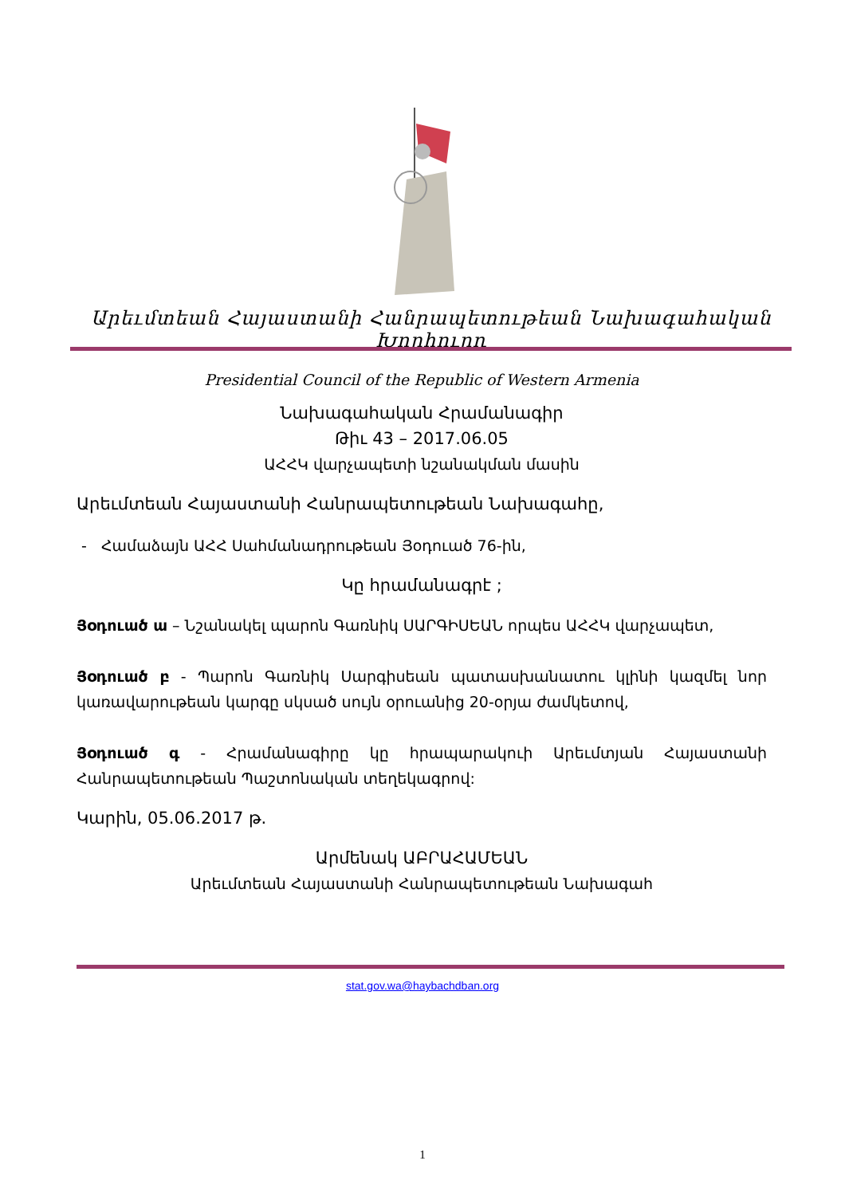Արեւմտեան Հայաստանի Հանրապետութեան Նախագահական Խորհուրդ
Presidential Council of the Republic of Western Armenia
Նախագահական Հրամանագիր
Թիւ 43 – 2017.06.05
ԱՀՀԿ վարչապետի նշանակման մասին
Արեւմտեան Հայաստանի Հանրապետութեան Նախագահը,
- Համաձայն ԱՀՀ Սահմանադրութեան Յօդուած 76-ին,
Կը հրամանագրէ ;
Յօդուած ա – Նշանակել պարոն Գառնիկ ՍԱՐԳԻՍԵԱՆ որպես ԱՀՀԿ վարչապետ,
Յօդուած բ - Պարոն Գառնիկ Սարգիսեան պատասխանատու կլինի կազմել նոր կառավարութեան կարգը սկսած սույն օրուանից 20-օրյա ժամկետով,
Յօդուած գ - Հրամանագիրը կը հրապարակուի Արեւմտյան Հայաստանի Հանրապետութեան Պաշտոնական տեղեկագրով:
Կարին, 05.06.2017 թ.
Արմենակ ԱԲՐԱՀԱՄԵԱՆ
Արեւմտեան Հայաստանի Հանրապետութեան Նախագահ
stat.gov.wa@haybachdban.org
1